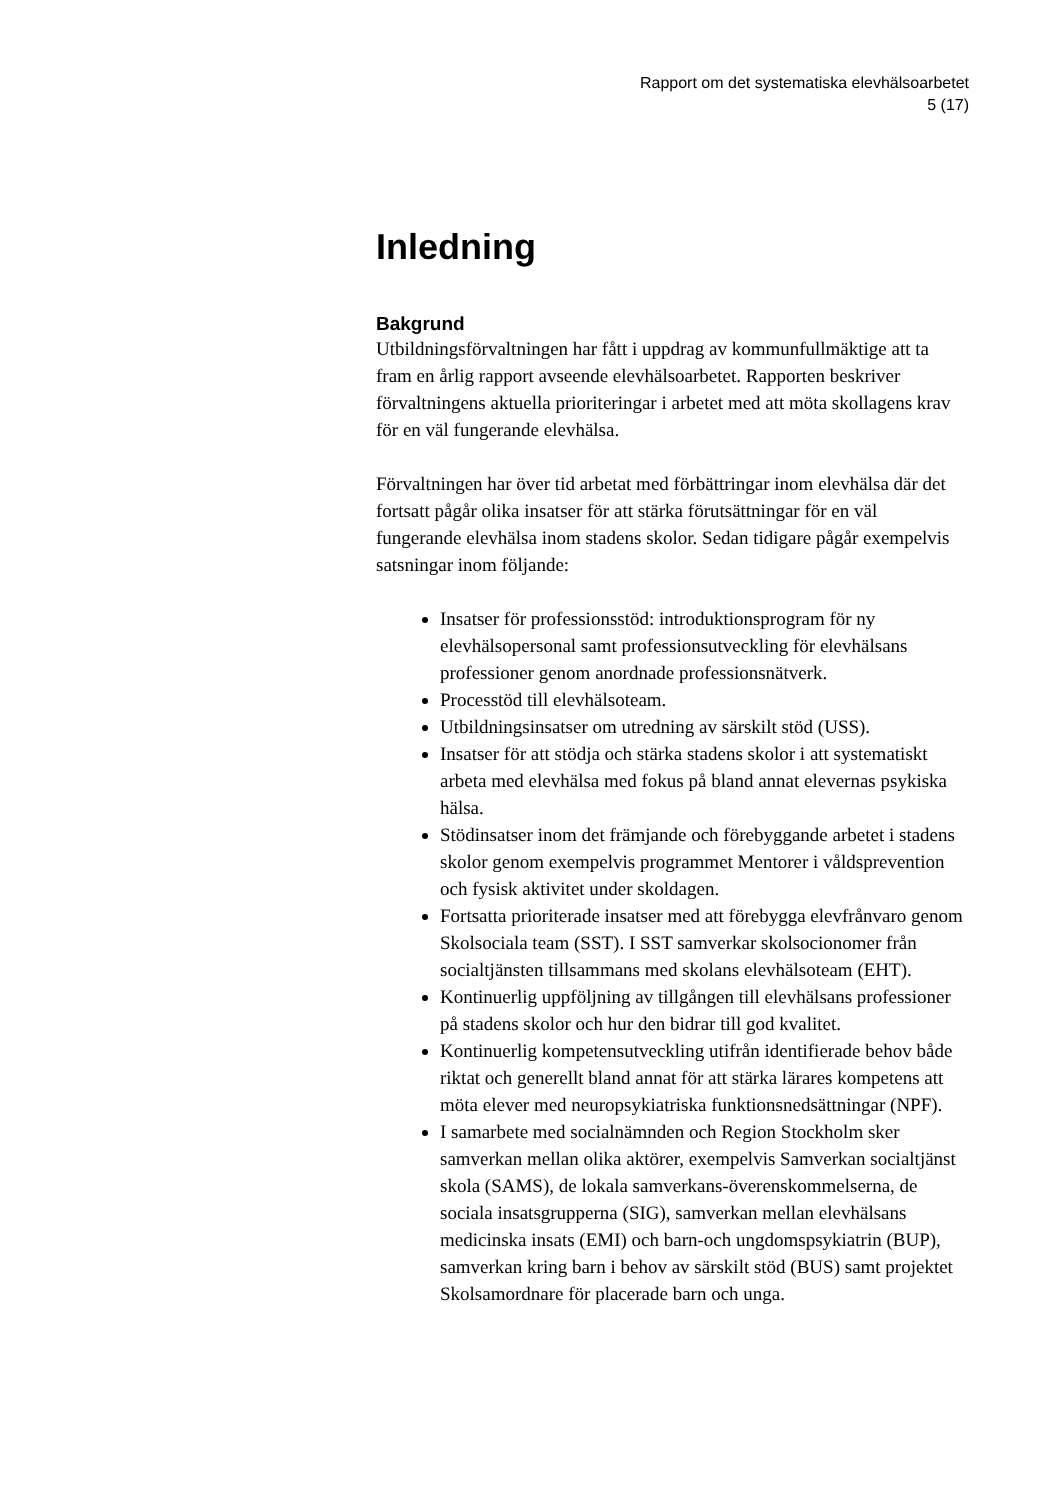Rapport om det systematiska elevhälsoarbetet
5 (17)
Inledning
Bakgrund
Utbildningsförvaltningen har fått i uppdrag av kommunfullmäktige att ta fram en årlig rapport avseende elevhälsoarbetet. Rapporten beskriver förvaltningens aktuella prioriteringar i arbetet med att möta skollagens krav för en väl fungerande elevhälsa.
Förvaltningen har över tid arbetat med förbättringar inom elevhälsa där det fortsatt pågår olika insatser för att stärka förutsättningar för en väl fungerande elevhälsa inom stadens skolor. Sedan tidigare pågår exempelvis satsningar inom följande:
Insatser för professionsstöd: introduktionsprogram för ny elevhälsopersonal samt professionsutveckling för elevhälsans professioner genom anordnade professionsnätverk.
Processtöd till elevhälsoteam.
Utbildningsinsatser om utredning av särskilt stöd (USS).
Insatser för att stödja och stärka stadens skolor i att systematiskt arbeta med elevhälsa med fokus på bland annat elevernas psykiska hälsa.
Stödinsatser inom det främjande och förebyggande arbetet i stadens skolor genom exempelvis programmet Mentorer i våldsprevention och fysisk aktivitet under skoldagen.
Fortsatta prioriterade insatser med att förebygga elevfrånvaro genom Skolsociala team (SST). I SST samverkar skolsocionomer från socialtjänsten tillsammans med skolans elevhälsoteam (EHT).
Kontinuerlig uppföljning av tillgången till elevhälsans professioner på stadens skolor och hur den bidrar till god kvalitet.
Kontinuerlig kompetensutveckling utifrån identifierade behov både riktat och generellt bland annat för att stärka lärares kompetens att möta elever med neuropsykiatriska funktionsnedsättningar (NPF).
I samarbete med socialnämnden och Region Stockholm sker samverkan mellan olika aktörer, exempelvis Samverkan socialtjänst skola (SAMS), de lokala samverkans-överenskommelserna, de sociala insatsgrupperna (SIG), samverkan mellan elevhälsans medicinska insats (EMI) och barn-och ungdomspsykiatrin (BUP), samverkan kring barn i behov av särskilt stöd (BUS) samt projektet Skolsamordnare för placerade barn och unga.